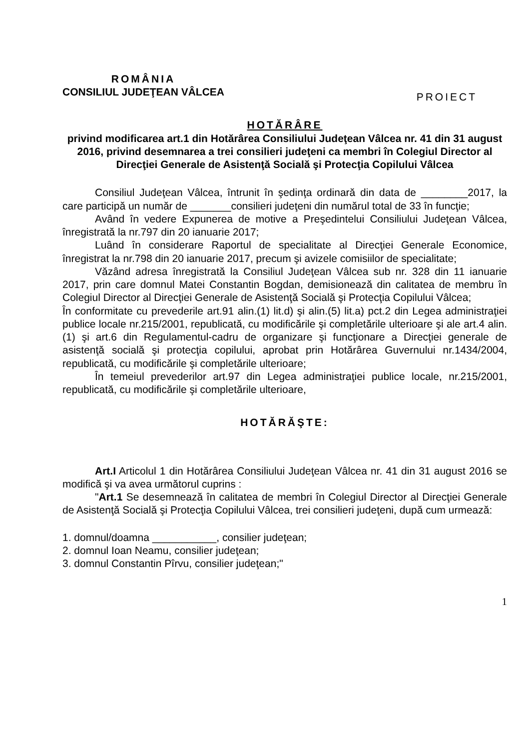ROMÂNIA
CONSILIUL JUDEŢEAN VÂLCEA
PROIECT
HOTĂRÂRE
privind modificarea art.1 din Hotărârea Consiliului Judeţean Vâlcea nr. 41 din 31 august 2016, privind desemnarea a trei consilieri judeţeni ca membri în Colegiul Director al Direcţiei Generale de Asistenţă Socială şi Protecţia Copilului Vâlcea
Consiliul Judeţean Vâlcea, întrunit în şedinţa ordinară din data de ________2017, la care participă un număr de _______consilieri judeţeni din numărul total de 33 în funcţie;
Având în vedere Expunerea de motive a Preşedintelui Consiliului Judeţean Vâlcea, înregistrată la nr.797 din 20 ianuarie 2017;
Luând în considerare Raportul de specialitate al Direcţiei Generale Economice, înregistrat la nr.798 din 20 ianuarie 2017, precum şi avizele comisiilor de specialitate;
Văzând adresa înregistrată la Consiliul Judeţean Vâlcea sub nr. 328 din 11 ianuarie 2017, prin care domnul Matei Constantin Bogdan, demisionează din calitatea de membru în Colegiul Director al Direcţiei Generale de Asistenţă Socială şi Protecţia Copilului Vâlcea;
În conformitate cu prevederile art.91 alin.(1) lit.d) şi alin.(5) lit.a) pct.2 din Legea administraţiei publice locale nr.215/2001, republicată, cu modificările şi completările ulterioare şi ale art.4 alin.(1) şi art.6 din Regulamentul-cadru de organizare şi funcţionare a Direcţiei generale de asistenţă socială şi protecţia copilului, aprobat prin Hotărârea Guvernului nr.1434/2004, republicată, cu modificările şi completările ulterioare;
În temeiul prevederilor art.97 din Legea administraţiei publice locale, nr.215/2001, republicată, cu modificările şi completările ulterioare,
HOTĂRĂŞTE:
Art.I Articolul 1 din Hotărârea Consiliului Judeţean Vâlcea nr. 41 din 31 august 2016 se modifică şi va avea următorul cuprins :
"Art.1 Se desemnează în calitatea de membri în Colegiul Director al Direcţiei Generale de Asistenţă Socială şi Protecţia Copilului Vâlcea, trei consilieri judeţeni, după cum urmează:
1. domnul/doamna ___________, consilier judeţean;
2. domnul Ioan Neamu, consilier judeţean;
3. domnul Constantin Pîrvu, consilier judeţean;"
1